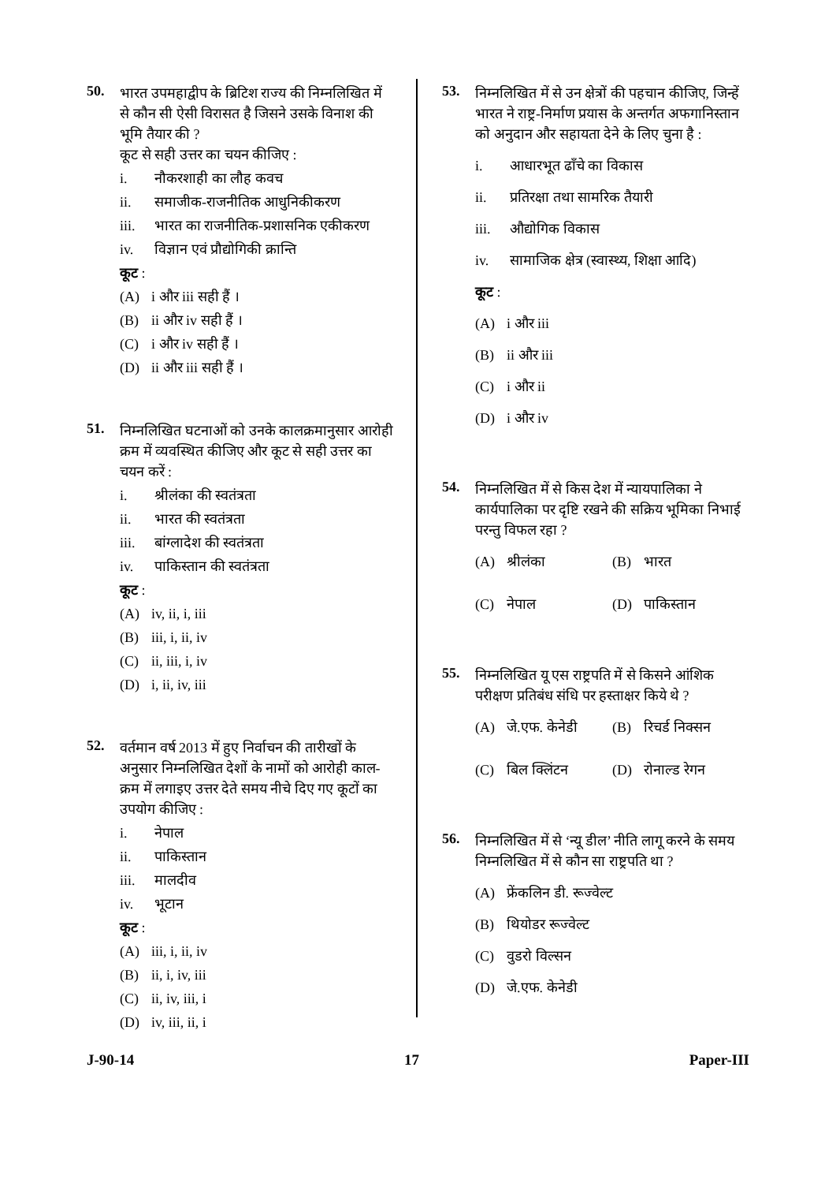50.
भारत उपमहाद्वीप के ब्रिटिश राज्य की निम्नलिखित में से कौन सी ऐसी विरासत है जिसने उसके विनाश की भूमि तैयार की ?
कूट से सही उत्तर का चयन कीजिए :
i. नौकरशाही का लौह कवच
ii. समाजीक-राजनीतिक आधुनिकीकरण
iii. भारत का राजनीतिक-प्रशासनिक एकीकरण
iv. विज्ञान एवं प्रौद्योगिकी क्रान्ति
कूट :
(A) i और iii सही हैं ।
(B) ii और iv सही हैं ।
(C) i और iv सही हैं ।
(D) ii और iii सही हैं ।
51.
निम्नलिखित घटनाओं को उनके कालक्रमानुसार आरोही क्रम में व्यवस्थित कीजिए और कूट से सही उत्तर का चयन करें :
i. श्रीलंका की स्वतंत्रता
ii. भारत की स्वतंत्रता
iii. बांग्लादेश की स्वतंत्रता
iv. पाकिस्तान की स्वतंत्रता
कूट :
(A) iv, ii, i, iii
(B) iii, i, ii, iv
(C) ii, iii, i, iv
(D) i, ii, iv, iii
52.
वर्तमान वर्ष 2013 में हुए निर्वाचन की तारीखों के अनुसार निम्नलिखित देशों के नामों को आरोही काल-क्रम में लगाइए उत्तर देते समय नीचे दिए गए कूटों का उपयोग कीजिए :
i. नेपाल
ii. पाकिस्तान
iii. मालदीव
iv. भूटान
कूट :
(A) iii, i, ii, iv
(B) ii, i, iv, iii
(C) ii, iv, iii, i
(D) iv, iii, ii, i
53.
निम्नलिखित में से उन क्षेत्रों की पहचान कीजिए, जिन्हें भारत ने राष्ट्र-निर्माण प्रयास के अन्तर्गत अफगानिस्तान को अनुदान और सहायता देने के लिए चुना है :
i. आधारभूत ढाँचे का विकास
ii. प्रतिरक्षा तथा सामरिक तैयारी
iii. औद्योगिक विकास
iv. सामाजिक क्षेत्र (स्वास्थ्य, शिक्षा आदि)
कूट :
(A) i और iii
(B) ii और iii
(C) i और ii
(D) i और iv
54.
निम्नलिखित में से किस देश में न्यायपालिका ने कार्यपालिका पर दृष्टि रखने की सक्रिय भूमिका निभाई परन्तु विफल रहा ?
(A) श्रीलंका (B) भारत
(C) नेपाल (D) पाकिस्तान
55.
निम्नलिखित यू एस राष्ट्रपति में से किसने आंशिक परीक्षण प्रतिबंध संधि पर हस्ताक्षर किये थे ?
(A) जे.एफ. केनेडी (B) रिचर्ड निक्सन
(C) बिल क्लिंटन (D) रोनाल्ड रेगन
56.
निम्नलिखित में से ‘न्यू डील’ नीति लागू करने के समय निम्नलिखित में से कौन सा राष्ट्रपति था ?
(A) फ्रेंकलिन डी. रूज्वेल्ट
(B) थियोडर रूज्वेल्ट
(C) वुडरो विल्सन
(D) जे.एफ. केनेडी
J-90-14 17 Paper-III